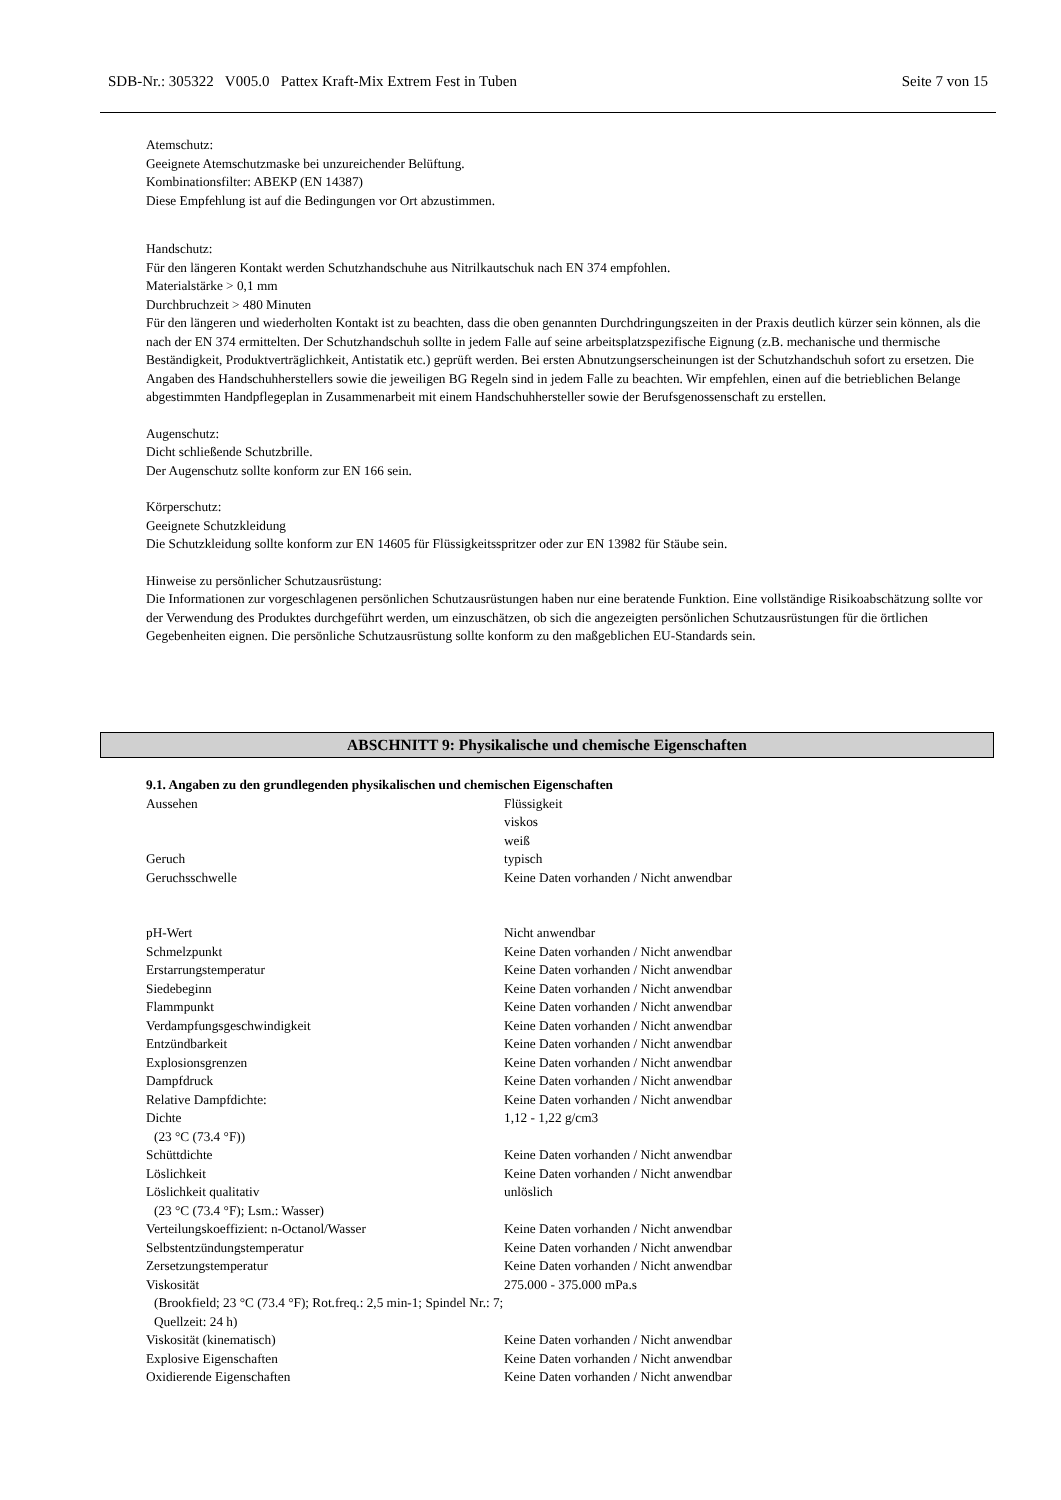SDB-Nr.: 305322 V005.0 Pattex Kraft-Mix Extrem Fest in Tuben Seite 7 von 15
Atemschutz:
Geeignete Atemschutzmaske bei unzureichender Belüftung.
Kombinationsfilter: ABEKP (EN 14387)
Diese Empfehlung ist auf die Bedingungen vor Ort abzustimmen.
Handschutz:
Für den längeren Kontakt werden Schutzhandschuhe aus Nitrilkautschuk nach EN 374 empfohlen.
Materialstärke > 0,1 mm
Durchbruchzeit > 480 Minuten
Für den längeren und wiederholten Kontakt ist zu beachten, dass die oben genannten Durchdringungszeiten in der Praxis deutlich kürzer sein können, als die nach der EN 374 ermittelten. Der Schutzhandschuh sollte in jedem Falle auf seine arbeitsplatzspezifische Eignung (z.B. mechanische und thermische Beständigkeit, Produktverträglichkeit, Antistatik etc.) geprüft werden. Bei ersten Abnutzungserscheinungen ist der Schutzhandschuh sofort zu ersetzen. Die Angaben des Handschuhherstellers sowie die jeweiligen BG Regeln sind in jedem Falle zu beachten. Wir empfehlen, einen auf die betrieblichen Belange abgestimmten Handpflegeplan in Zusammenarbeit mit einem Handschuhhersteller sowie der Berufsgenossenschaft zu erstellen.
Augenschutz:
Dicht schließende Schutzbrille.
Der Augenschutz sollte konform zur EN 166 sein.
Körperschutz:
Geeignete Schutzkleidung
Die Schutzkleidung sollte konform zur EN 14605 für Flüssigkeitsspritzer oder zur EN 13982 für Stäube sein.
Hinweise zu persönlicher Schutzausrüstung:
Die Informationen zur vorgeschlagenen persönlichen Schutzausrüstungen haben nur eine beratende Funktion. Eine vollständige Risikoabschätzung sollte vor der Verwendung des Produktes durchgeführt werden, um einzuschätzen, ob sich die angezeigten persönlichen Schutzausrüstungen für die örtlichen Gegebenheiten eignen. Die persönliche Schutzausrüstung sollte konform zu den maßgeblichen EU-Standards sein.
ABSCHNITT 9: Physikalische und chemische Eigenschaften
9.1. Angaben zu den grundlegenden physikalischen und chemischen Eigenschaften
| Aussehen | Flüssigkeit viskos weiß |
| Geruch | typisch |
| Geruchsschwelle | Keine Daten vorhanden / Nicht anwendbar |
| pH-Wert | Nicht anwendbar |
| Schmelzpunkt | Keine Daten vorhanden / Nicht anwendbar |
| Erstarrungstemperatur | Keine Daten vorhanden / Nicht anwendbar |
| Siedebeginn | Keine Daten vorhanden / Nicht anwendbar |
| Flammpunkt | Keine Daten vorhanden / Nicht anwendbar |
| Verdampfungsgeschwindigkeit | Keine Daten vorhanden / Nicht anwendbar |
| Entzündbarkeit | Keine Daten vorhanden / Nicht anwendbar |
| Explosionsgrenzen | Keine Daten vorhanden / Nicht anwendbar |
| Dampfdruck | Keine Daten vorhanden / Nicht anwendbar |
| Relative Dampfdichte: | Keine Daten vorhanden / Nicht anwendbar |
| Dichte (23 °C (73.4 °F)) | 1,12 - 1,22 g/cm3 |
| Schüttdichte | Keine Daten vorhanden / Nicht anwendbar |
| Löslichkeit | Keine Daten vorhanden / Nicht anwendbar |
| Löslichkeit qualitativ (23 °C (73.4 °F); Lsm.: Wasser) | unlöslich |
| Verteilungskoeffizient: n-Octanol/Wasser | Keine Daten vorhanden / Nicht anwendbar |
| Selbstentzündungstemperatur | Keine Daten vorhanden / Nicht anwendbar |
| Zersetzungstemperatur | Keine Daten vorhanden / Nicht anwendbar |
| Viskosität (Brookfield; 23 °C (73.4 °F); Rot.freq.: 2,5 min-1; Spindel Nr.: 7; Quellzeit: 24 h) | 275.000 - 375.000 mPa.s |
| Viskosität (kinematisch) | Keine Daten vorhanden / Nicht anwendbar |
| Explosive Eigenschaften | Keine Daten vorhanden / Nicht anwendbar |
| Oxidierende Eigenschaften | Keine Daten vorhanden / Nicht anwendbar |